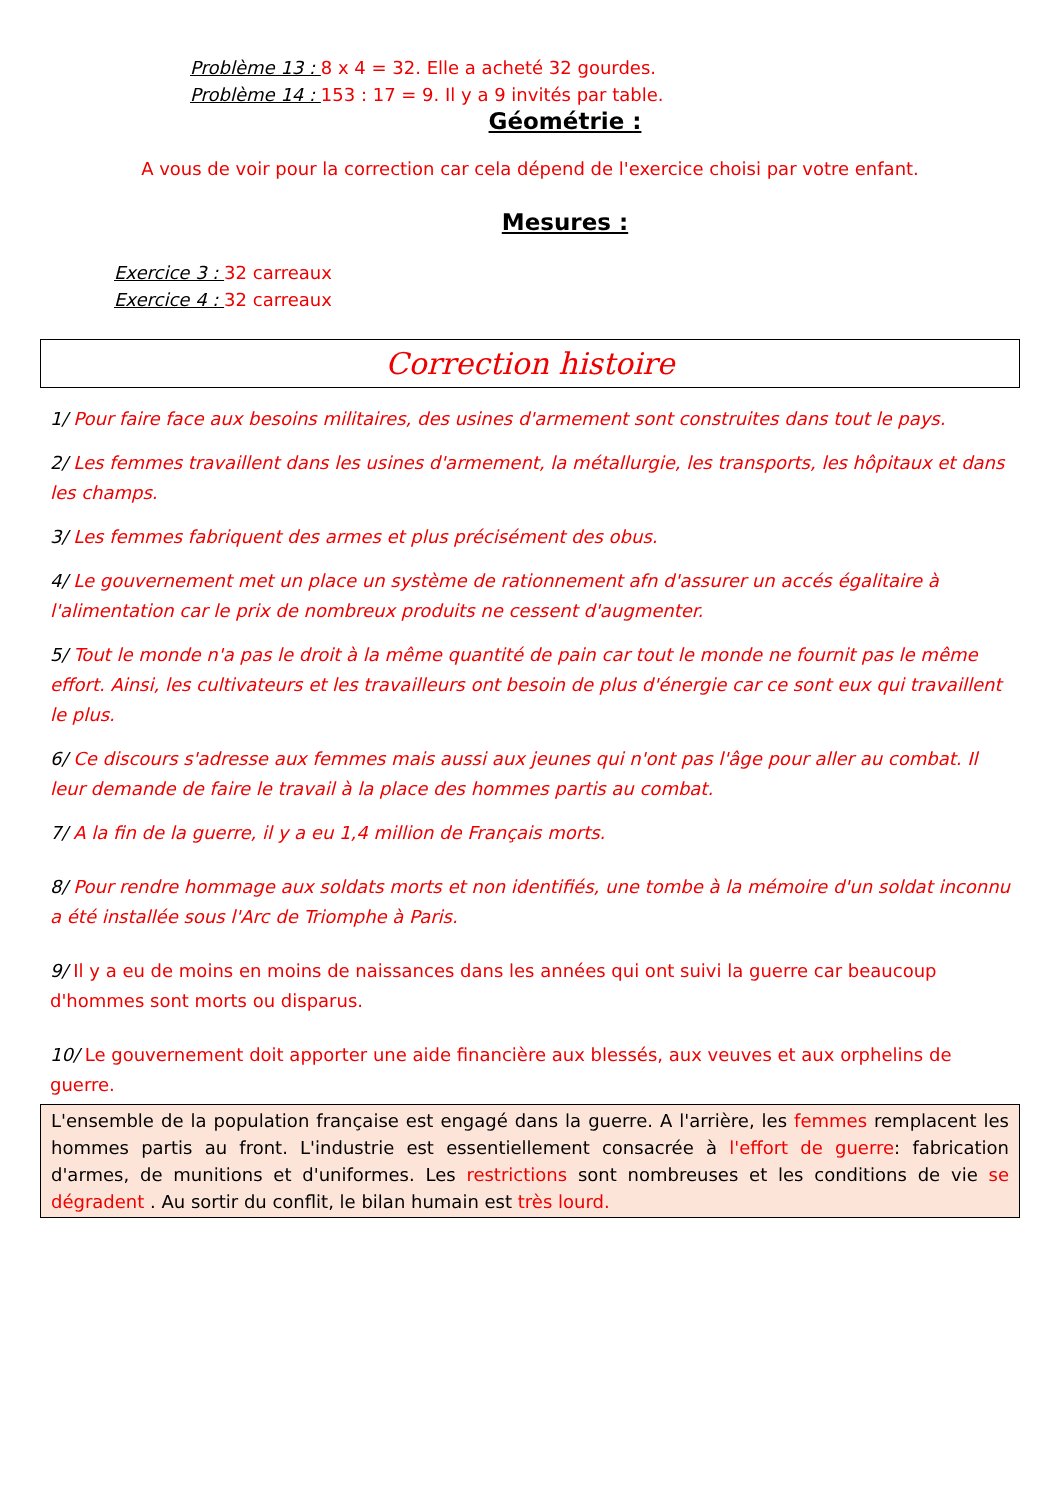Problème 13 : 8 x 4 = 32. Elle a acheté 32 gourdes.
Problème 14 : 153 : 17 = 9. Il y a 9 invités par table.
Géométrie :
A vous de voir pour la correction car cela dépend de l'exercice choisi par votre enfant.
Mesures :
Exercice 3 : 32 carreaux
Exercice 4 : 32 carreaux
Correction histoire
1/ Pour faire face aux besoins militaires, des usines d'armement sont construites dans tout le pays.
2/ Les femmes travaillent dans les usines d'armement, la métallurgie, les transports, les hôpitaux et dans les champs.
3/ Les femmes fabriquent des armes et plus précisément des obus.
4/ Le gouvernement met un place un système de rationnement afn d'assurer un accés égalitaire à l'alimentation car le prix de nombreux produits ne cessent d'augmenter.
5/ Tout le monde n'a pas le droit à la même quantité de pain car tout le monde ne fournit pas le même effort. Ainsi, les cultivateurs et les travailleurs ont besoin de plus d'énergie car ce sont eux qui travaillent le plus.
6/ Ce discours s'adresse aux femmes mais aussi aux jeunes qui n'ont pas l'âge pour aller au combat. Il leur demande de faire le travail à la place des hommes partis au combat.
7/ A la fin de la guerre, il y a eu 1,4 million de Français morts.
8/ Pour rendre hommage aux soldats morts et non identifiés, une tombe à la mémoire d'un soldat inconnu a été installée sous l'Arc de Triomphe à Paris.
9/ Il y a eu de moins en moins de naissances dans les années qui ont suivi la guerre car beaucoup d'hommes sont morts ou disparus.
10/ Le gouvernement doit apporter une aide financière aux blessés, aux veuves et aux orphelins de guerre.
L'ensemble de la population française est engagé dans la guerre. A l'arrière, les femmes remplacent les hommes partis au front. L'industrie est essentiellement consacrée à l'effort de guerre: fabrication d'armes, de munitions et d'uniformes. Les restrictions sont nombreuses et les conditions de vie se dégradent . Au sortir du conflit, le bilan humain est très lourd.